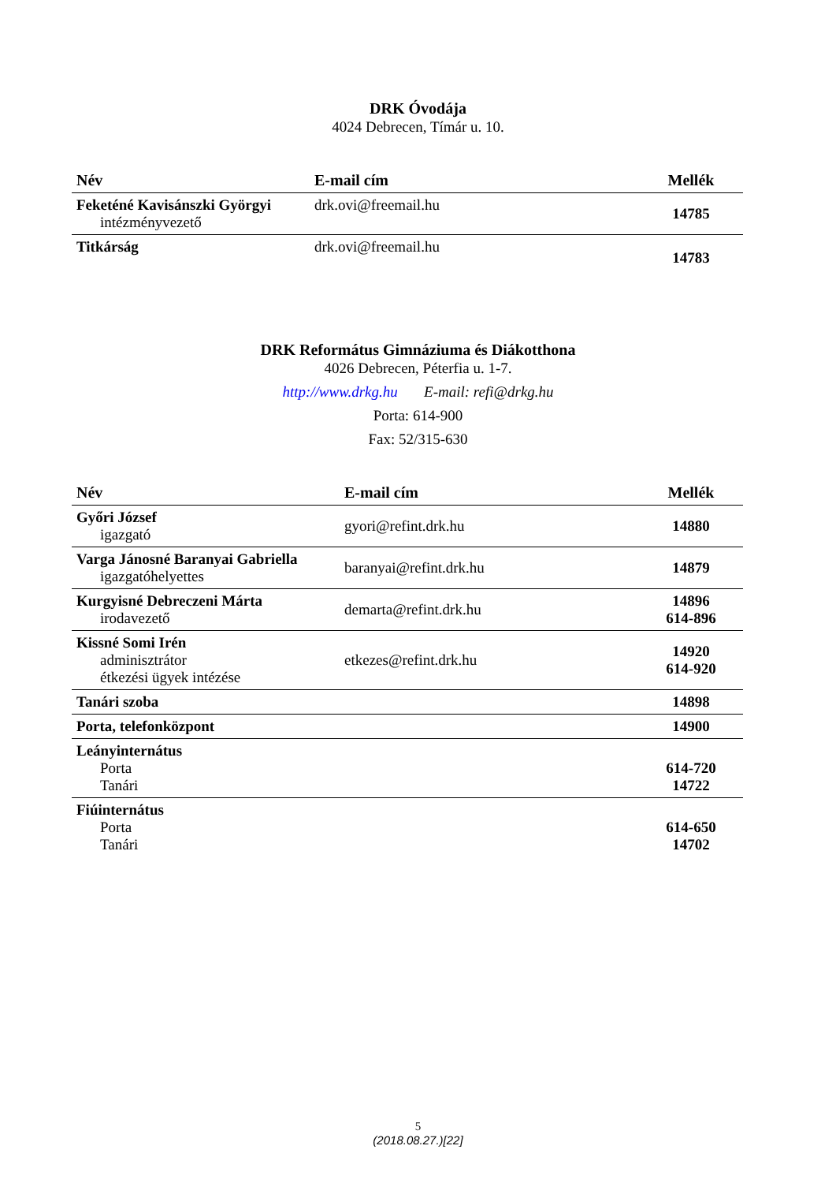DRK Óvodája
4024 Debrecen, Tímár u. 10.
| Név | E-mail cím | Mellék |
| --- | --- | --- |
| Feketéné Kavisánszki Györgyi intézményvezető | drk.ovi@freemail.hu | 14785 |
| Titkárság | drk.ovi@freemail.hu | 14783 |
DRK Református Gimnáziuma és Diákotthona
4026 Debrecen, Péterfia u. 1-7.
http://www.drkg.hu E-mail: refi@drkg.hu
Porta: 614-900
Fax: 52/315-630
| Név | E-mail cím | Mellék |
| --- | --- | --- |
| Győri József igazgató | gyori@refint.drk.hu | 14880 |
| Varga Jánosné Baranyai Gabriella igazgatóhelyettes | baranyai@refint.drk.hu | 14879 |
| Kurgyisné Debreczeni Márta irodavezető | demarta@refint.drk.hu | 14896 614-896 |
| Kissné Somi Irén adminisztrátor étkezési ügyek intézése | etkezes@refint.drk.hu | 14920 614-920 |
| Tanári szoba | | 14898 |
| Porta, telefonközpont | | 14900 |
| Leányinternátus Porta Tanári | | 614-720 14722 |
| Fiúinternátus Porta Tanári | | 614-650 14702 |
5
(2018.08.27.)[22]